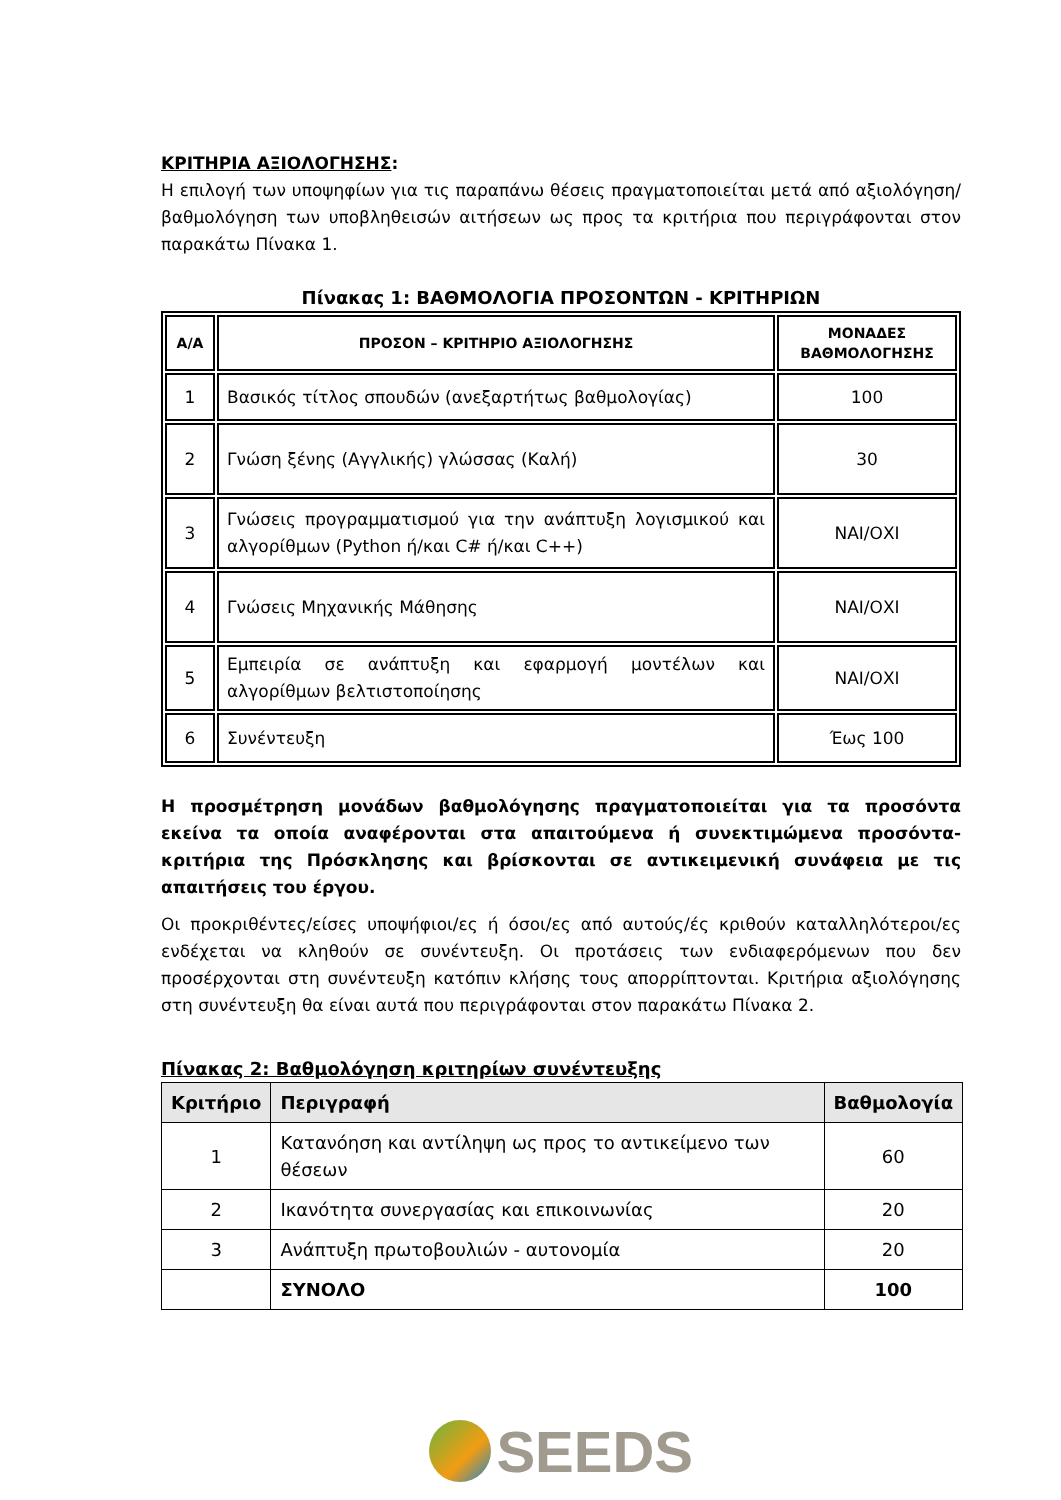ΚΡΙΤΗΡΙΑ ΑΞΙΟΛΟΓΗΣΗΣ:
Η επιλογή των υποψηφίων για τις παραπάνω θέσεις πραγματοποιείται μετά από αξιολόγηση/ βαθμολόγηση των υποβληθεισών αιτήσεων ως προς τα κριτήρια που περιγράφονται στον παρακάτω Πίνακα 1.
Πίνακας 1: ΒΑΘΜΟΛΟΓΙΑ ΠΡΟΣΟΝΤΩΝ - ΚΡΙΤΗΡΙΩΝ
| Α/Α | ΠΡΟΣΟΝ – ΚΡΙΤΗΡΙΟ ΑΞΙΟΛΟΓΗΣΗΣ | ΜΟΝΑΔΕΣ ΒΑΘΜΟΛΟΓΗΣΗΣ |
| --- | --- | --- |
| 1 | Βασικός τίτλος σπουδών (ανεξαρτήτως βαθμολογίας) | 100 |
| 2 | Γνώση ξένης (Αγγλικής) γλώσσας (Καλή) | 30 |
| 3 | Γνώσεις προγραμματισμού για την ανάπτυξη λογισμικού και αλγορίθμων (Python ή/και C# ή/και C++) | ΝΑΙ/ΟΧΙ |
| 4 | Γνώσεις Μηχανικής Μάθησης | ΝΑΙ/ΟΧΙ |
| 5 | Εμπειρία σε ανάπτυξη και εφαρμογή μοντέλων και αλγορίθμων βελτιστοποίησης | ΝΑΙ/ΟΧΙ |
| 6 | Συνέντευξη | Έως 100 |
Η προσμέτρηση μονάδων βαθμολόγησης πραγματοποιείται για τα προσόντα εκείνα τα οποία αναφέρονται στα απαιτούμενα ή συνεκτιμώμενα προσόντα-κριτήρια της Πρόσκλησης και βρίσκονται σε αντικειμενική συνάφεια με τις απαιτήσεις του έργου.
Οι προκριθέντες/είσες υποψήφιοι/ες ή όσοι/ες από αυτούς/ές κριθούν καταλληλότεροι/ες ενδέχεται να κληθούν σε συνέντευξη. Οι προτάσεις των ενδιαφερόμενων που δεν προσέρχονται στη συνέντευξη κατόπιν κλήσης τους απορρίπτονται. Κριτήρια αξιολόγησης στη συνέντευξη θα είναι αυτά που περιγράφονται στον παρακάτω Πίνακα 2.
Πίνακας 2: Βαθμολόγηση κριτηρίων συνέντευξης
| Κριτήριο | Περιγραφή | Βαθμολογία |
| --- | --- | --- |
| 1 | Κατανόηση και αντίληψη ως προς το αντικείμενο των θέσεων | 60 |
| 2 | Ικανότητα συνεργασίας και επικοινωνίας | 20 |
| 3 | Ανάπτυξη πρωτοβουλιών - αυτονομία | 20 |
| | ΣΥΝΟΛΟ | 100 |
SEEDS